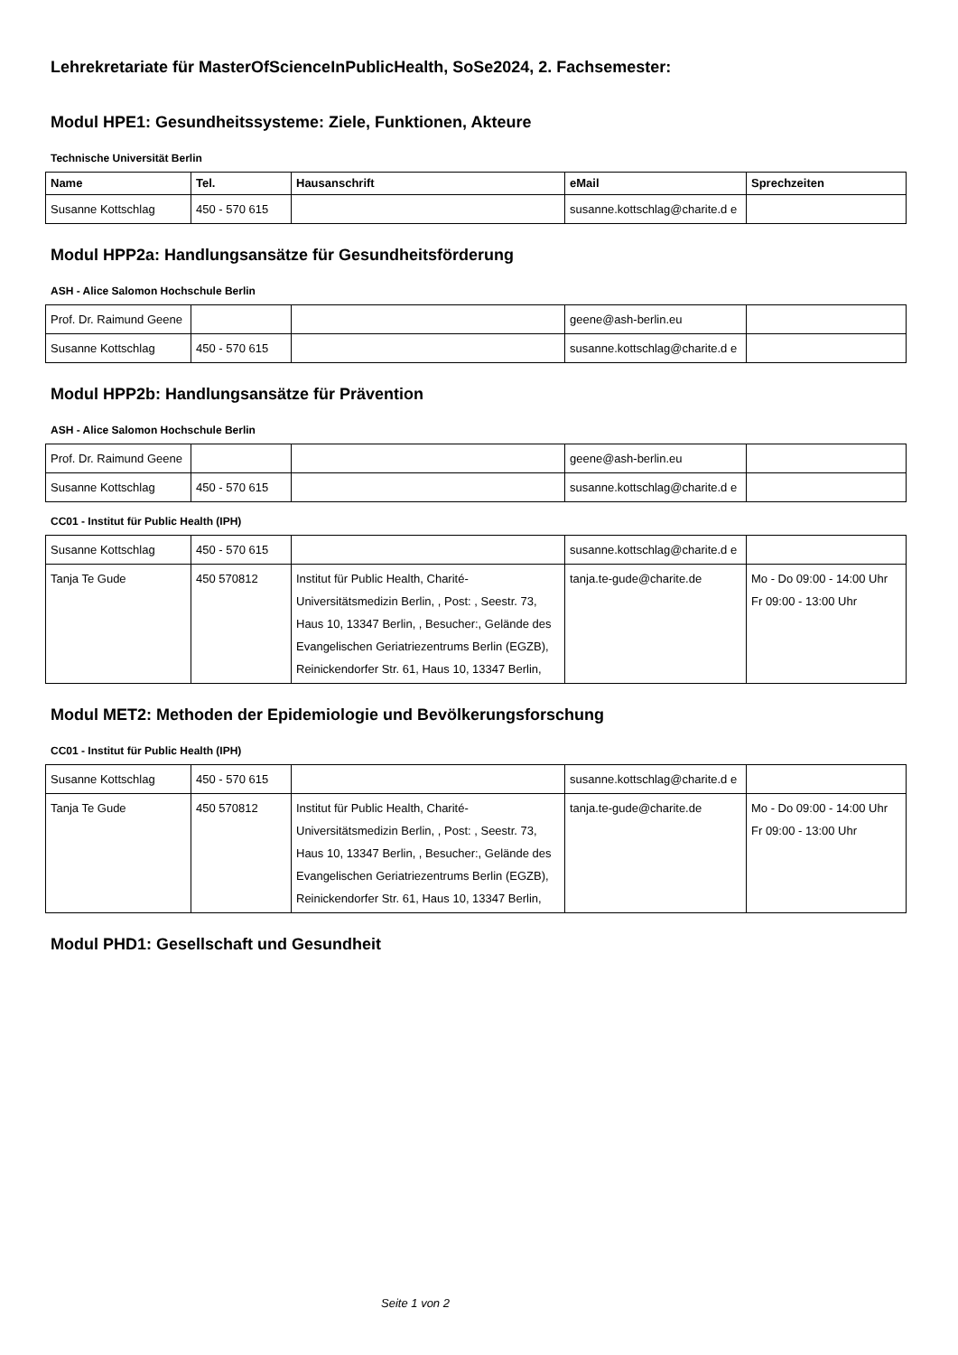Lehrekretariate für MasterOfScienceInPublicHealth, SoSe2024, 2. Fachsemester:
Modul HPE1: Gesundheitssysteme: Ziele, Funktionen, Akteure
Technische Universität Berlin
| Name | Tel. | Hausanschrift | eMail | Sprechzeiten |
| --- | --- | --- | --- | --- |
| Susanne Kottschlag | 450 - 570 615 | | susanne.kottschlag@charite.d e | |
Modul HPP2a: Handlungsansätze für Gesundheitsförderung
ASH - Alice Salomon Hochschule Berlin
| Prof. Dr. Raimund Geene | | | geene@ash-berlin.eu | |
| Susanne Kottschlag | 450 - 570 615 | | susanne.kottschlag@charite.d e | |
Modul HPP2b: Handlungsansätze für Prävention
ASH - Alice Salomon Hochschule Berlin
| Prof. Dr. Raimund Geene | | | geene@ash-berlin.eu | |
| Susanne Kottschlag | 450 - 570 615 | | susanne.kottschlag@charite.d e | |
CC01 - Institut für Public Health (IPH)
| Susanne Kottschlag | 450 - 570 615 | | susanne.kottschlag@charite.d e | |
| Tanja Te Gude | 450 570812 | Institut für Public Health, Charité-Universitätsmedizin Berlin, , Post: , Seestr. 73, Haus 10, 13347 Berlin, , Besucher:, Gelände des Evangelischen Geriatriezentrums Berlin (EGZB), Reinickendorfer Str. 61, Haus 10, 13347 Berlin, | tanja.te-gude@charite.de | Mo - Do 09:00 - 14:00 Uhr Fr 09:00 - 13:00 Uhr |
Modul MET2: Methoden der Epidemiologie und Bevölkerungsforschung
CC01 - Institut für Public Health (IPH)
| Susanne Kottschlag | 450 - 570 615 | | susanne.kottschlag@charite.d e | |
| Tanja Te Gude | 450 570812 | Institut für Public Health, Charité-Universitätsmedizin Berlin, , Post: , Seestr. 73, Haus 10, 13347 Berlin, , Besucher:, Gelände des Evangelischen Geriatriezentrums Berlin (EGZB), Reinickendorfer Str. 61, Haus 10, 13347 Berlin, | tanja.te-gude@charite.de | Mo - Do 09:00 - 14:00 Uhr Fr 09:00 - 13:00 Uhr |
Modul PHD1: Gesellschaft und Gesundheit
Seite 1 von 2